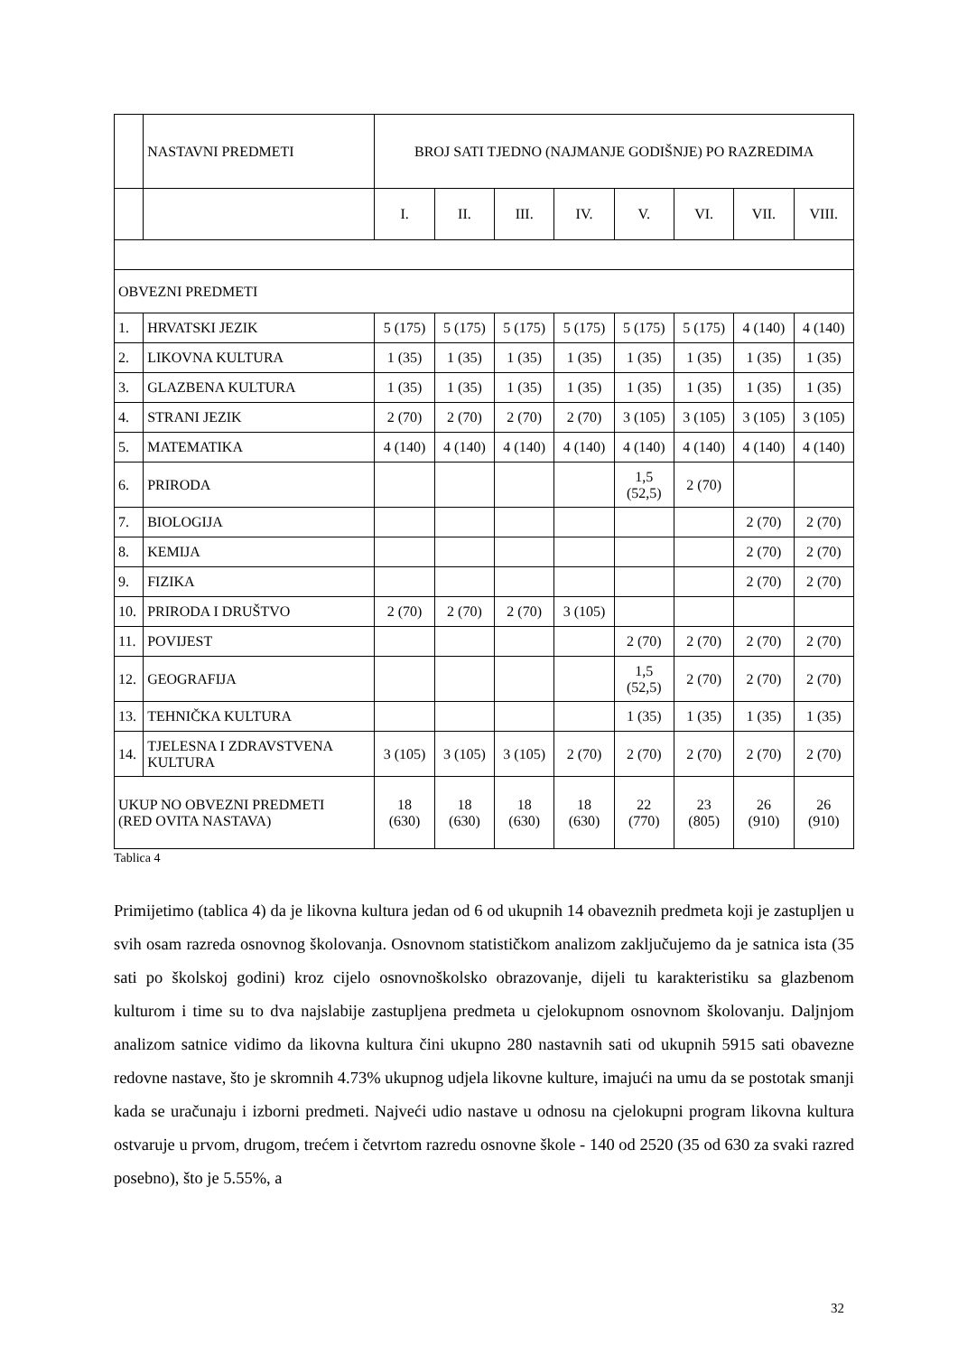| | NASTAVNI PREDMETI | BROJ SATI TJEDNO (NAJMANJE GODIŠNJE) PO RAZREDIMA | | | | | | | |
| | | I. | II. | III. | IV. | V. | VI. | VII. | VIII. |
| OBVEZNI PREDMETI | | | | | | | | | |
| 1. | HRVATSKI JEZIK | 5 (175) | 5 (175) | 5 (175) | 5 (175) | 5 (175) | 5 (175) | 4 (140) | 4 (140) |
| 2. | LIKOVNA KULTURA | 1 (35) | 1 (35) | 1 (35) | 1 (35) | 1 (35) | 1 (35) | 1 (35) | 1 (35) |
| 3. | GLAZBENA KULTURA | 1 (35) | 1 (35) | 1 (35) | 1 (35) | 1 (35) | 1 (35) | 1 (35) | 1 (35) |
| 4. | STRANI JEZIK | 2 (70) | 2 (70) | 2 (70) | 2 (70) | 3 (105) | 3 (105) | 3 (105) | 3 (105) |
| 5. | MATEMATIKA | 4 (140) | 4 (140) | 4 (140) | 4 (140) | 4 (140) | 4 (140) | 4 (140) | 4 (140) |
| 6. | PRIRODA | | | | | 1,5 (52,5) | 2 (70) | | |
| 7. | BIOLOGIJA | | | | | | | 2 (70) | 2 (70) |
| 8. | KEMIJA | | | | | | | 2 (70) | 2 (70) |
| 9. | FIZIKA | | | | | | | 2 (70) | 2 (70) |
| 10. | PRIRODA I DRUŠTVO | 2 (70) | 2 (70) | 2 (70) | 3 (105) | | | | |
| 11. | POVIJEST | | | | | 2 (70) | 2 (70) | 2 (70) | 2 (70) |
| 12. | GEOGRAFIJA | | | | | 1,5 (52,5) | 2 (70) | 2 (70) | 2 (70) |
| 13. | TEHNIČKA KULTURA | | | | | 1 (35) | 1 (35) | 1 (35) | 1 (35) |
| 14. | TJELESNA I ZDRAVSTVENA KULTURA | 3 (105) | 3 (105) | 3 (105) | 2 (70) | 2 (70) | 2 (70) | 2 (70) | 2 (70) |
| UKUP NO OBVEZNI PREDMETI (RED OVITA NASTAVA) | | 18 (630) | 18 (630) | 18 (630) | 18 (630) | 22 (770) | 23 (805) | 26 (910) | 26 (910) |
Tablica 4
Primijetimo (tablica 4) da je likovna kultura jedan od 6 od ukupnih 14 obaveznih predmeta koji je zastupljen u svih osam razreda osnovnog školovanja. Osnovnom statističkom analizom zaključujemo da je satnica ista (35 sati po školskoj godini) kroz cijelo osnovnoškolsko obrazovanje, dijeli tu karakteristiku sa glazbenom kulturom i time su to dva najslabije zastupljena predmeta u cjelokupnom osnovnom školovanju. Daljnjom analizom satnice vidimo da likovna kultura čini ukupno 280 nastavnih sati od ukupnih 5915 sati obavezne redovne nastave, što je skromnih 4.73% ukupnog udjela likovne kulture, imajući na umu da se postotak smanji kada se uračunaju i izborni predmeti. Najveći udio nastave u odnosu na cjelokupni program likovna kultura ostvaruje u prvom, drugom, trećem i četvrtom razredu osnovne škole - 140 od 2520 (35 od 630 za svaki razred posebno), što je 5.55%, a
32